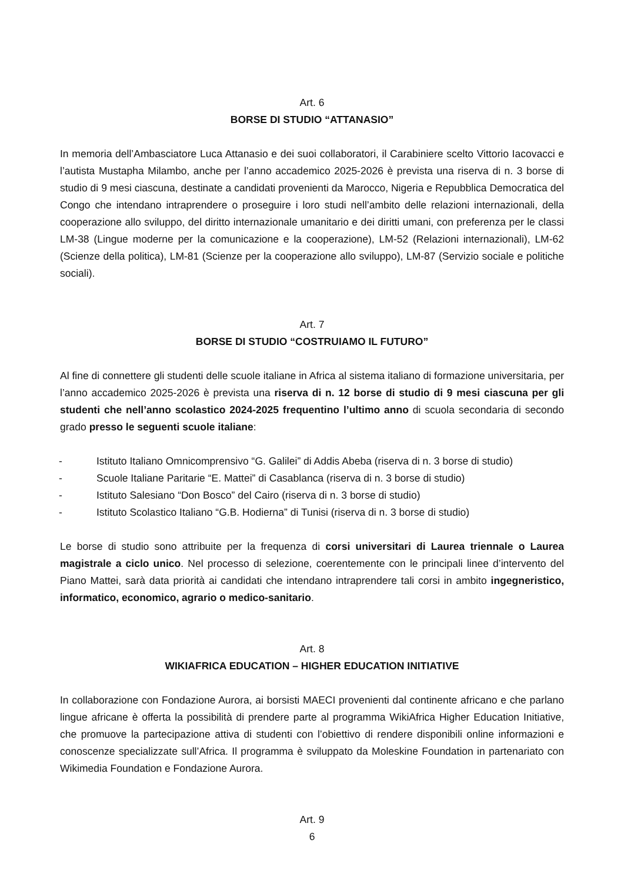Art. 6
BORSE DI STUDIO “ATTANASIO”
In memoria dell’Ambasciatore Luca Attanasio e dei suoi collaboratori, il Carabiniere scelto Vittorio Iacovacci e l’autista Mustapha Milambo, anche per l’anno accademico 2025-2026 è prevista una riserva di n. 3 borse di studio di 9 mesi ciascuna, destinate a candidati provenienti da Marocco, Nigeria e Repubblica Democratica del Congo che intendano intraprendere o proseguire i loro studi nell’ambito delle relazioni internazionali, della cooperazione allo sviluppo, del diritto internazionale umanitario e dei diritti umani, con preferenza per le classi LM-38 (Lingue moderne per la comunicazione e la cooperazione), LM-52 (Relazioni internazionali), LM-62 (Scienze della politica), LM-81 (Scienze per la cooperazione allo sviluppo), LM-87 (Servizio sociale e politiche sociali).
Art. 7
BORSE DI STUDIO “COSTRUIAMO IL FUTURO”
Al fine di connettere gli studenti delle scuole italiane in Africa al sistema italiano di formazione universitaria, per l’anno accademico 2025-2026 è prevista una riserva di n. 12 borse di studio di 9 mesi ciascuna per gli studenti che nell’anno scolastico 2024-2025 frequentino l’ultimo anno di scuola secondaria di secondo grado presso le seguenti scuole italiane:
- Istituto Italiano Omnicomprensivo “G. Galilei” di Addis Abeba (riserva di n. 3 borse di studio)
- Scuole Italiane Paritarie “E. Mattei” di Casablanca (riserva di n. 3 borse di studio)
- Istituto Salesiano “Don Bosco” del Cairo (riserva di n. 3 borse di studio)
- Istituto Scolastico Italiano “G.B. Hodierna” di Tunisi (riserva di n. 3 borse di studio)
Le borse di studio sono attribuite per la frequenza di corsi universitari di Laurea triennale o Laurea magistrale a ciclo unico. Nel processo di selezione, coerentemente con le principali linee d’intervento del Piano Mattei, sarà data priorità ai candidati che intendano intraprendere tali corsi in ambito ingegneristico, informatico, economico, agrario o medico-sanitario.
Art. 8
WIKIAFRICA EDUCATION – HIGHER EDUCATION INITIATIVE
In collaborazione con Fondazione Aurora, ai borsisti MAECI provenienti dal continente africano e che parlano lingue africane è offerta la possibilità di prendere parte al programma WikiAfrica Higher Education Initiative, che promuove la partecipazione attiva di studenti con l’obiettivo di rendere disponibili online informazioni e conoscenze specializzate sull’Africa. Il programma è sviluppato da Moleskine Foundation in partenariato con Wikimedia Foundation e Fondazione Aurora.
Art. 9
6